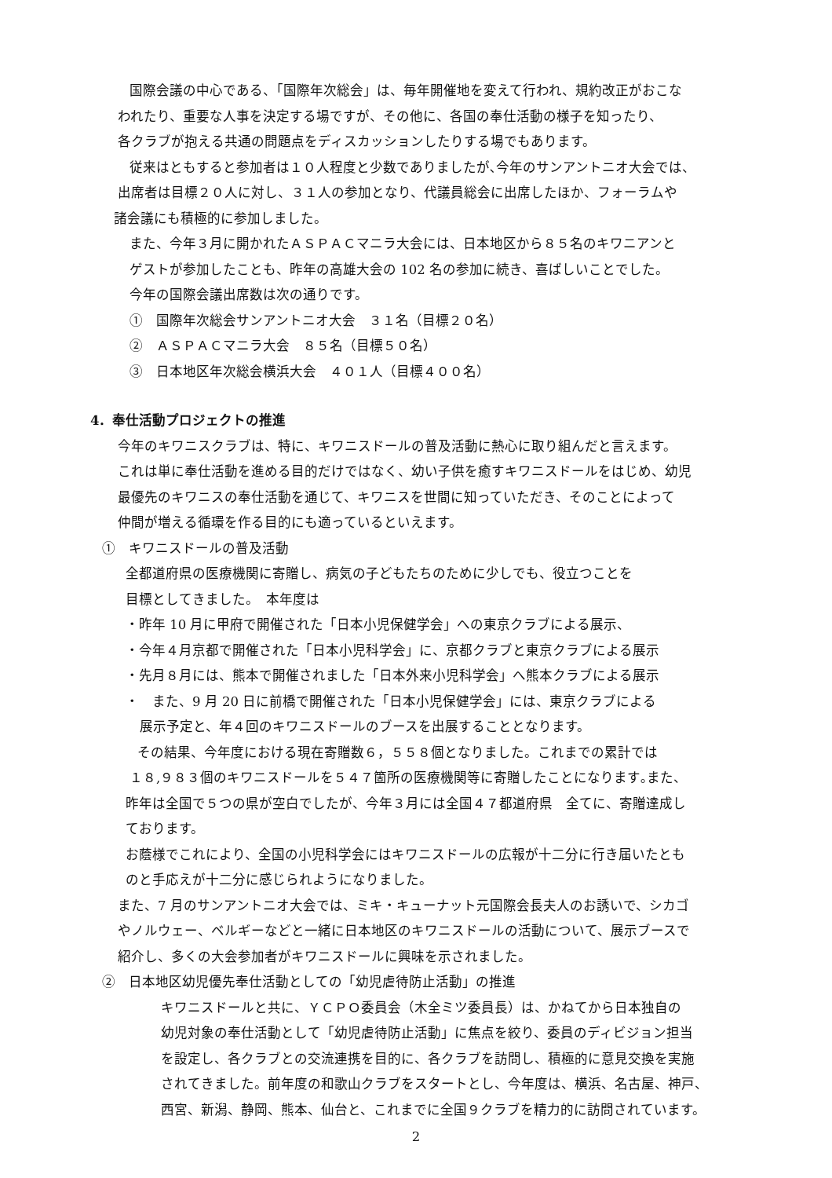国際会議の中心である、「国際年次総会」は、毎年開催地を変えて行われ、規約改正がおこな
われたり、重要な人事を決定する場ですが、その他に、各国の奉仕活動の様子を知ったり、
各クラブが抱える共通の問題点をディスカッションしたりする場でもあります。
従来はともすると参加者は１０人程度と少数でありましたが､今年のサンアントニオ大会では、
出席者は目標２０人に対し、３１人の参加となり、代議員総会に出席したほか、フォーラムや
諸会議にも積極的に参加しました。
また、今年３月に開かれたＡＳＰＡＣマニラ大会には、日本地区から８５名のキワニアンと
ゲストが参加したことも、昨年の高雄大会の 102 名の参加に続き、喜ばしいことでした。
今年の国際会議出席数は次の通りです。
①　国際年次総会サンアントニオ大会　３１名（目標２０名）
②　ＡＳＰＡＣマニラ大会　８５名（目標５０名）
③　日本地区年次総会横浜大会　４０１人（目標４００名）
4．奉仕活動プロジェクトの推進
今年のキワニスクラブは、特に、キワニスドールの普及活動に熱心に取り組んだと言えます。
これは単に奉仕活動を進める目的だけではなく、幼い子供を癒すキワニスドールをはじめ、幼児
最優先のキワニスの奉仕活動を通じて、キワニスを世間に知っていただき、そのことによって
仲間が増える循環を作る目的にも適っているといえます。
①　キワニスドールの普及活動
全都道府県の医療機関に寄贈し、病気の子どもたちのために少しでも、役立つことを
目標としてきました。　本年度は
・昨年 10 月に甲府で開催された「日本小児保健学会」への東京クラブによる展示、
・今年４月京都で開催された「日本小児科学会」に、京都クラブと東京クラブによる展示
・先月８月には、熊本で開催されました「日本外来小児科学会」へ熊本クラブによる展示
・　また、9 月 20 日に前橋で開催された「日本小児保健学会」には、東京クラブによる
展示予定と、年４回のキワニスドールのブースを出展することとなります。
その結果、今年度における現在寄贈数６，５５８個となりました。これまでの累計では
１８,９８３個のキワニスドールを５４７箇所の医療機関等に寄贈したことになります｡また、
昨年は全国で５つの県が空白でしたが、今年３月には全国４７都道府県　全てに、寄贈達成し
ております。
お蔭様でこれにより、全国の小児科学会にはキワニスドールの広報が十二分に行き届いたとも
のと手応えが十二分に感じられようになりました。
また、7 月のサンアントニオ大会では、ミキ・キューナット元国際会長夫人のお誘いで、シカゴ
やノルウェー、ベルギーなどと一緒に日本地区のキワニスドールの活動について、展示ブースで
紹介し、多くの大会参加者がキワニスドールに興味を示されました。
②　日本地区幼児優先奉仕活動としての「幼児虐待防止活動」の推進
キワニスドールと共に、ＹＣＰＯ委員会（木全ミツ委員長）は、かねてから日本独自の
幼児対象の奉仕活動として「幼児虐待防止活動」に焦点を絞り、委員のディビジョン担当
を設定し、各クラブとの交流連携を目的に、各クラブを訪問し、積極的に意見交換を実施
されてきました。前年度の和歌山クラブをスタートとし、今年度は、横浜、名古屋、神戸、
西宮、新潟、静岡、熊本、仙台と、これまでに全国９クラブを精力的に訪問されています。
2